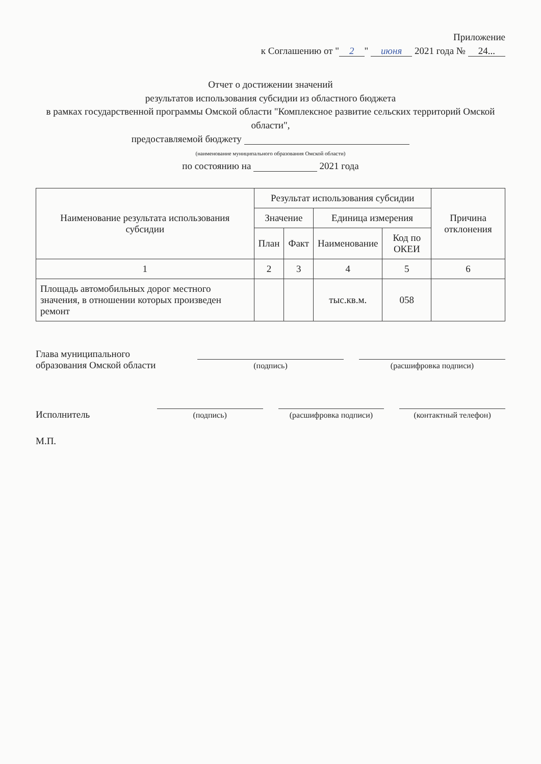Приложение
к Соглашению от " 2 " июня 2021 года № 24...
Отчет о достижении значений
результатов использования субсидии из областного бюджета
в рамках государственной программы Омской области "Комплексное развитие сельских территорий Омской области",
предоставляемой бюджету
(наименование муниципального образования Омской области)
по состоянию на 2021 года
| Наименование результата использования субсидии | Результат использования субсидии | | | | Причина отклонения |
| --- | --- | --- | --- | --- | --- |
| | Значение | | Единица измерения | | |
| | План | Факт | Наименование | Код по ОКЕИ | |
| 1 | 2 | 3 | 4 | 5 | 6 |
| Площадь автомобильных дорог местного значения, в отношении которых произведен ремонт | | | тыс.кв.м. | 058 | |
Глава муниципального
образования Омской области
(подпись)
(расшифровка подписи)
Исполнитель
(подпись)
(расшифровка подписи)
(контактный телефон)
М.П.